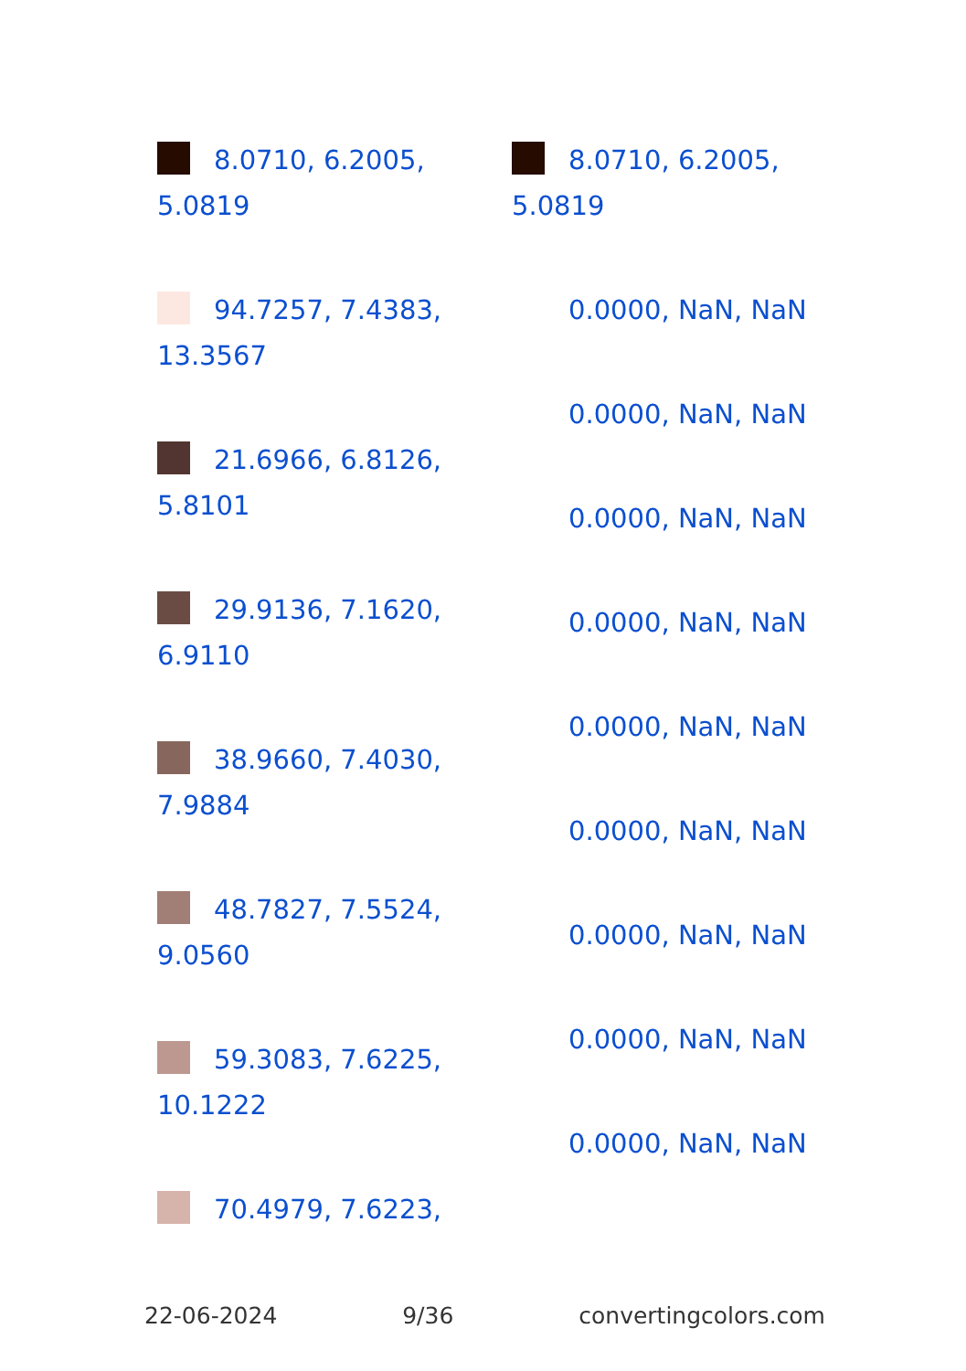8.0710, 6.2005, 5.0819
94.7257, 7.4383, 13.3567
21.6966, 6.8126, 5.8101
29.9136, 7.1620, 6.9110
38.9660, 7.4030, 7.9884
48.7827, 7.5524, 9.0560
59.3083, 7.6225, 10.1222
70.4979, 7.6223,
8.0710, 6.2005, 5.0819
0.0000, NaN, NaN
0.0000, NaN, NaN
0.0000, NaN, NaN
0.0000, NaN, NaN
0.0000, NaN, NaN
0.0000, NaN, NaN
0.0000, NaN, NaN
0.0000, NaN, NaN
0.0000, NaN, NaN
22-06-2024 9/36 convertingcolors.com